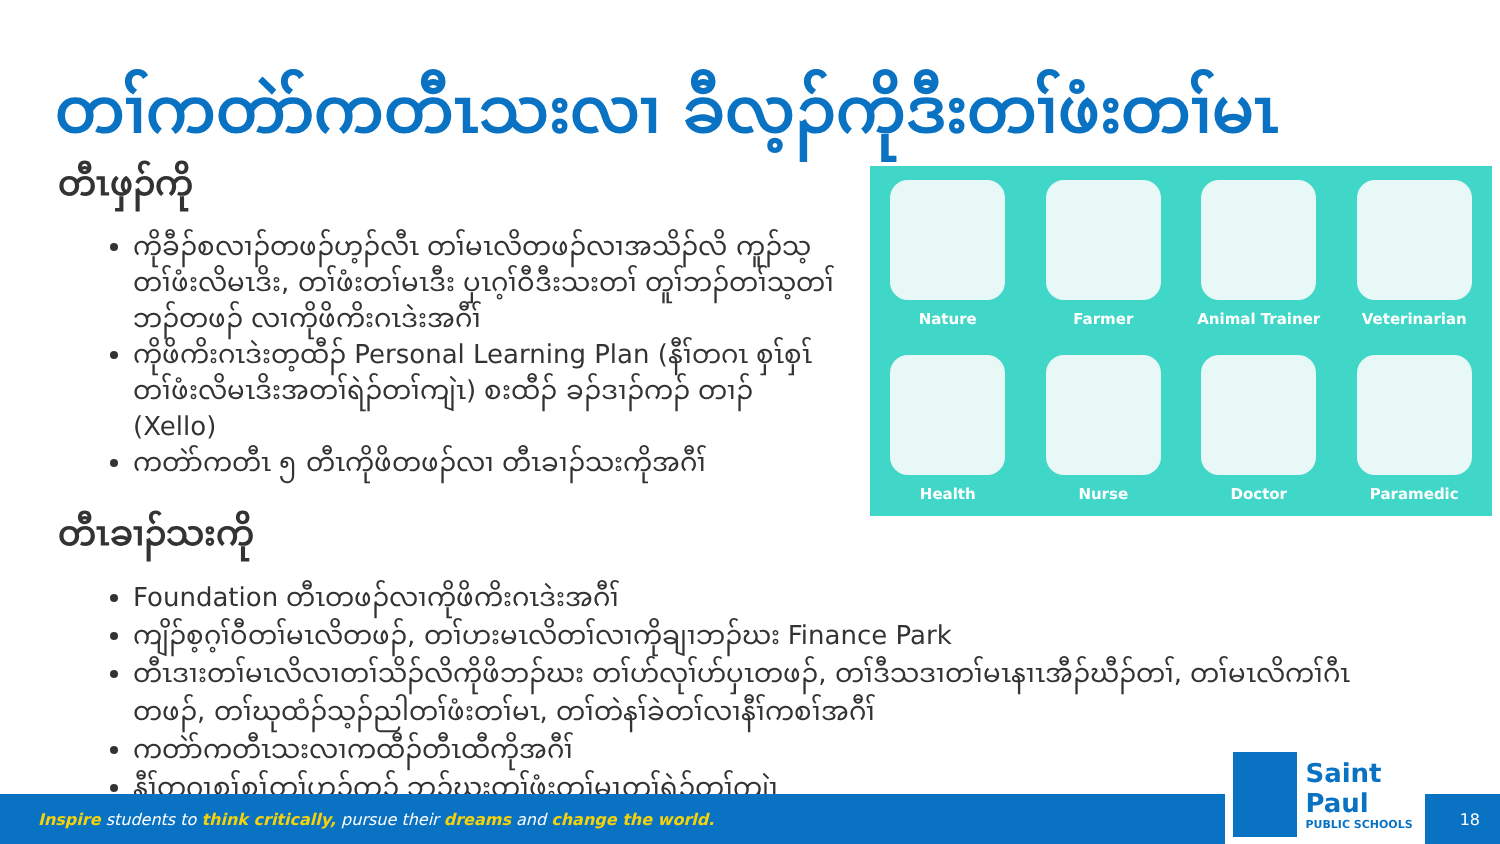တၢ်ကတဲာ်ကတီၤသးလၢ ခီလ့ၣ်ကိုဒီးတၢ်ဖံးတၢ်မၤ
တီၤဖှၣ်ကို
ကိုခီၣ်စလၢၣ်တဖၣ်ဟ့ၣ်လီၤ တၢ်မၤလိတဖၣ်လၢအသိၣ်လိ ကူၣ်သ့တၢ်ဖံးလိမၤဒိး, တၢ်ဖံးတၢ်မၤဒီး ပှၤဂ့ၢ်ဝီဒီးသးတၢ် တူၢ်ဘၣ်တၢ်သ့တၢ်ဘၣ်တဖၣ် လၢကိုဖိကိးဂၤဒဲးအဂီၢ်
ကိုဖိကိးဂၤဒဲးတ့ထီၣ် Personal Learning Plan (နီၢ်တဂၤ စှၤ်စှၤ်တၢ်ဖံးလိမၤဒိးအတၢ်ရဲၣ်တၢ်ကျဲၤ) စးထီၣ် ခၣ်ဒၢၣ်ကၣ် တၢၣ် (Xello)
ကတဲာ်ကတီၤ ၅ တီၤကိုဖိတဖၣ်လၢ တီၤခၢၣ်သးကိုအဂီၢ်
Nature
Farmer
Animal Trainer
Veterinarian
Health
Nurse
Doctor
Paramedic
တီၤခၢၣ်သးကို
Foundation တီၤတဖၣ်လၢကိုဖိကိးဂၤဒဲးအဂီၢ်
ကျိၣ်စ့ဂ့ၢ်ဝီတၢ်မၤလိတဖၣ်, တၢ်ဟးမၤလိတၢ်လၢကိုချၢဘၣ်ဃး Finance Park
တီၤဒၢးတၢ်မၤလိလၢတၢ်သိၣ်လိကိုဖိဘၣ်ဃး တၢ်ဟ်လုၢ်ဟ်ပှၤတဖၣ်, တၢ်ဒီသဒၢတၢ်မၤနၢၤအီၣ်ဃီၣ်တၢ်, တၢ်မၤလိကၢ်ဂီၤတဖၣ်, တၢ်ဃုထံၣ်သ့ၣ်ညါတၢ်ဖံးတၢ်မၤ, တၢ်တဲနၢ်ခဲတၢ်လၢနီၢ်ကစၢ်အဂီၢ်
ကတဲာ်ကတီၤသးလၢကထီၣ်တီၤထီကိုအဂီၢ်
နီၢ်တဂၤစှၤ်စှၤ်တၢ်ဟ့ၣ်ကူၣ် ဘၣ်ဃးတၢ်ဖံးတၢ်မၤတၢ်ရဲၣ်တၢ်ကျဲၤ
Inspire students to think critically, pursue their dreams and change the world.
Saint Paul
PUBLIC SCHOOLS
18